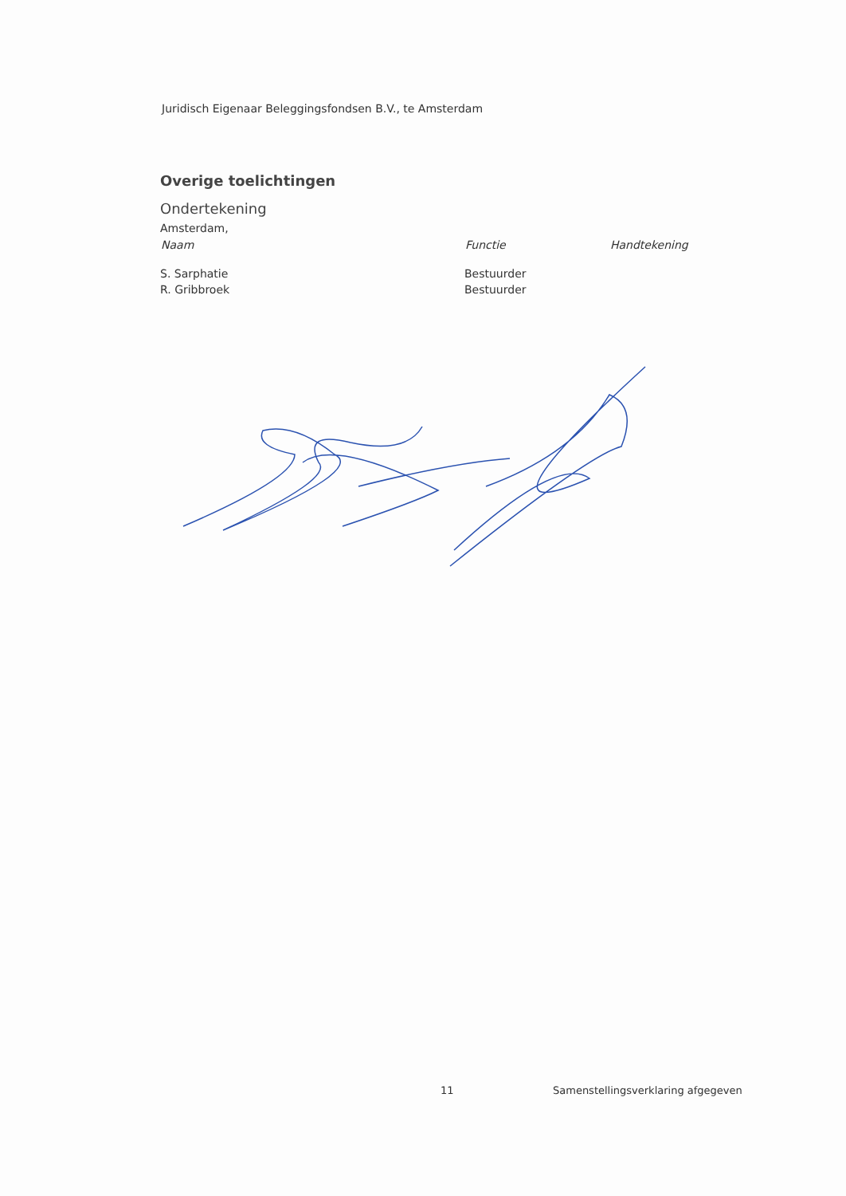Juridisch Eigenaar Beleggingsfondsen B.V., te Amsterdam
Overige toelichtingen
Ondertekening
Amsterdam,
| Naam | Functie | Handtekening |
| --- | --- | --- |
| S. Sarphatie | Bestuurder | |
| R. Gribbroek | Bestuurder | |
11 Samenstellingsverklaring afgegeven